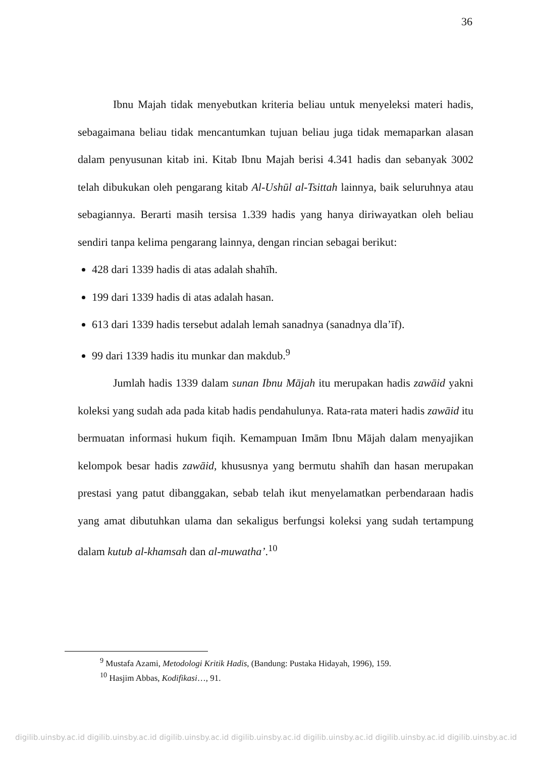36
Ibnu Majah tidak menyebutkan kriteria beliau untuk menyeleksi materi hadis, sebagaimana beliau tidak mencantumkan tujuan beliau juga tidak memaparkan alasan dalam penyusunan kitab ini. Kitab Ibnu Majah berisi 4.341 hadis dan sebanyak 3002 telah dibukukan oleh pengarang kitab Al-Ushūl al-Tsittah lainnya, baik seluruhnya atau sebagiannya. Berarti masih tersisa 1.339 hadis yang hanya diriwayatkan oleh beliau sendiri tanpa kelima pengarang lainnya, dengan rincian sebagai berikut:
428 dari 1339 hadis di atas adalah shahīh.
199 dari 1339 hadis di atas adalah hasan.
613 dari 1339 hadis tersebut adalah lemah sanadnya (sanadnya dla’īf).
99 dari 1339 hadis itu munkar dan makdub.<sup>9</sup>
Jumlah hadis 1339 dalam sunan Ibnu Mājah itu merupakan hadis zawāid yakni koleksi yang sudah ada pada kitab hadis pendahulunya. Rata-rata materi hadis zawāid itu bermuatan informasi hukum fiqih. Kemampuan Imām Ibnu Mājah dalam menyajikan kelompok besar hadis zawāid, khususnya yang bermutu shahīh dan hasan merupakan prestasi yang patut dibanggakan, sebab telah ikut menyelamatkan perbendaraan hadis yang amat dibutuhkan ulama dan sekaligus berfungsi koleksi yang sudah tertampung dalam kutub al-khamsah dan al-muwatha’.<sup>10</sup>
<sup>9</sup> Mustafa Azami, Metodologi Kritik Hadis, (Bandung: Pustaka Hidayah, 1996), 159.
<sup>10</sup> Hasjim Abbas, Kodifikasi…, 91.
digilib.uinsby.ac.id digilib.uinsby.ac.id digilib.uinsby.ac.id digilib.uinsby.ac.id digilib.uinsby.ac.id digilib.uinsby.ac.id digilib.uinsby.ac.id